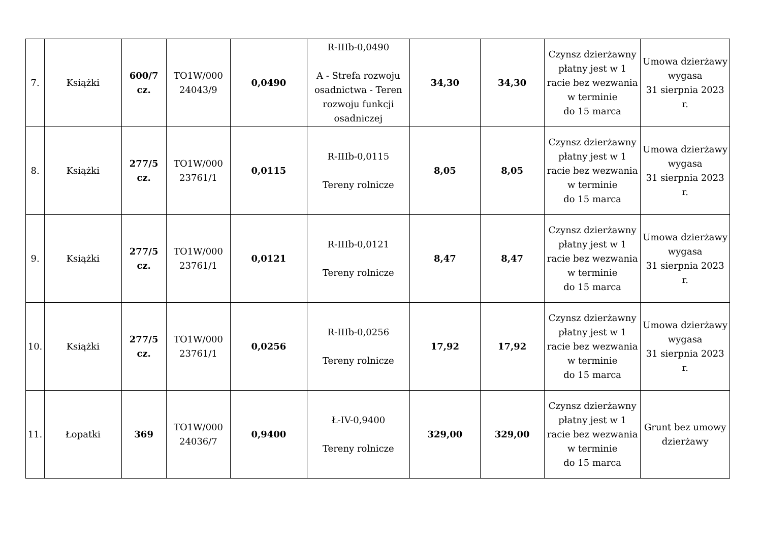| 7. | Książki | 600/7 cz. | TO1W/000 24043/9 | 0,0490 | R-IIIb-0,0490 A - Strefa rozwoju osadnictwa - Teren rozwoju funkcji osadniczej | 34,30 | 34,30 | Czynsz dzierżawny płatny jest w 1 racie bez wezwania w terminie do 15 marca | Umowa dzierżawy wygasa 31 sierpnia 2023 r. |
| 8. | Książki | 277/5 cz. | TO1W/000 23761/1 | 0,0115 | R-IIIb-0,0115 Tereny rolnicze | 8,05 | 8,05 | Czynsz dzierżawny płatny jest w 1 racie bez wezwania w terminie do 15 marca | Umowa dzierżawy wygasa 31 sierpnia 2023 r. |
| 9. | Książki | 277/5 cz. | TO1W/000 23761/1 | 0,0121 | R-IIIb-0,0121 Tereny rolnicze | 8,47 | 8,47 | Czynsz dzierżawny płatny jest w 1 racie bez wezwania w terminie do 15 marca | Umowa dzierżawy wygasa 31 sierpnia 2023 r. |
| 10. | Książki | 277/5 cz. | TO1W/000 23761/1 | 0,0256 | R-IIIb-0,0256 Tereny rolnicze | 17,92 | 17,92 | Czynsz dzierżawny płatny jest w 1 racie bez wezwania w terminie do 15 marca | Umowa dzierżawy wygasa 31 sierpnia 2023 r. |
| 11. | Łopatki | 369 | TO1W/000 24036/7 | 0,9400 | Ł-IV-0,9400 Tereny rolnicze | 329,00 | 329,00 | Czynsz dzierżawny płatny jest w 1 racie bez wezwania w terminie do 15 marca | Grunt bez umowy dzierżawy |